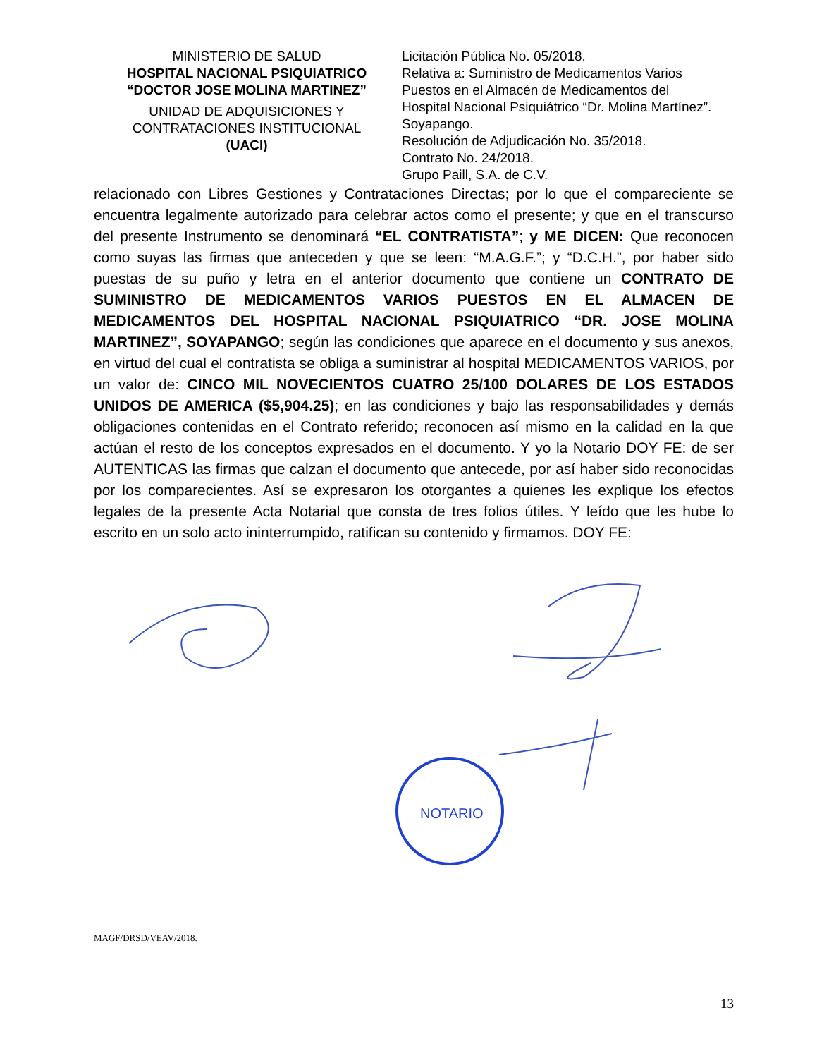MINISTERIO DE SALUD
HOSPITAL NACIONAL PSIQUIATRICO
“DOCTOR JOSE MOLINA MARTINEZ”
UNIDAD DE ADQUISICIONES Y
CONTRATACIONES INSTITUCIONAL
(UACI)
Licitación Pública No. 05/2018.
Relativa a: Suministro de Medicamentos Varios
Puestos en el Almacén de Medicamentos del
Hospital Nacional Psiquiátrico “Dr. Molina Martínez”.
Soyapango.
Resolución de Adjudicación No. 35/2018.
Contrato No. 24/2018.
Grupo Paill, S.A. de C.V.
relacionado con Libres Gestiones y Contrataciones Directas; por lo que el compareciente se encuentra legalmente autorizado para celebrar actos como el presente; y que en el transcurso del presente Instrumento se denominará “EL CONTRATISTA”; y ME DICEN: Que reconocen como suyas las firmas que anteceden y que se leen: “M.A.G.F.”; y “D.C.H.”, por haber sido puestas de su puño y letra en el anterior documento que contiene un CONTRATO DE SUMINISTRO DE MEDICAMENTOS VARIOS PUESTOS EN EL ALMACEN DE MEDICAMENTOS DEL HOSPITAL NACIONAL PSIQUIATRICO “DR. JOSE MOLINA MARTINEZ”, SOYAPANGO; según las condiciones que aparece en el documento y sus anexos, en virtud del cual el contratista se obliga a suministrar al hospital MEDICAMENTOS VARIOS, por un valor de: CINCO MIL NOVECIENTOS CUATRO 25/100 DOLARES DE LOS ESTADOS UNIDOS DE AMERICA ($5,904.25); en las condiciones y bajo las responsabilidades y demás obligaciones contenidas en el Contrato referido; reconocen así mismo en la calidad en la que actúan el resto de los conceptos expresados en el documento. Y yo la Notario DOY FE: de ser AUTENTICAS las firmas que calzan el documento que antecede, por así haber sido reconocidas por los comparecientes. Así se expresaron los otorgantes a quienes les explique los efectos legales de la presente Acta Notarial que consta de tres folios útiles. Y leído que les hube lo escrito en un solo acto ininterrumpido, ratifican su contenido y firmamos. DOY FE:
NOTARIO
MAGF/DRSD/VEAV/2018.
13